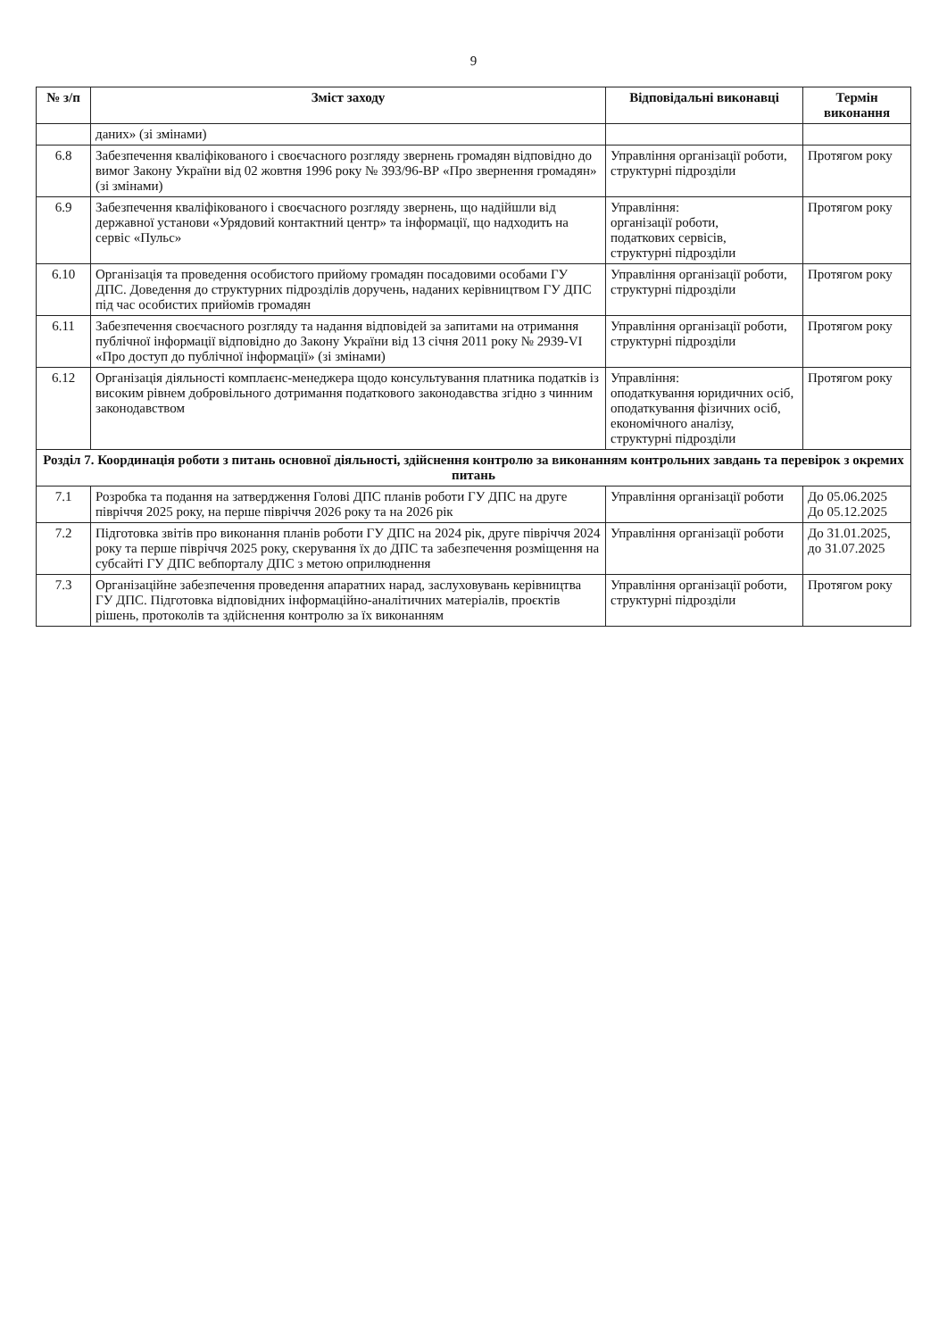9
| № з/п | Зміст заходу | Відповідальні виконавці | Термін виконання |
| --- | --- | --- | --- |
| | даних» (зі змінами) | | |
| 6.8 | Забезпечення кваліфікованого і своєчасного розгляду звернень громадян відповідно до вимог Закону України від 02 жовтня 1996 року № 393/96-ВР «Про звернення громадян» (зі змінами) | Управління організації роботи, структурні підрозділи | Протягом року |
| 6.9 | Забезпечення кваліфікованого і своєчасного розгляду звернень, що надійшли від державної установи «Урядовий контактний центр» та інформації, що надходить на сервіс «Пульс» | Управління: організації роботи, податкових сервісів, структурні підрозділи | Протягом року |
| 6.10 | Організація та проведення особистого прийому громадян посадовими особами ГУ ДПС. Доведення до структурних підрозділів доручень, наданих керівництвом ГУ ДПС під час особистих прийомів громадян | Управління організації роботи, структурні підрозділи | Протягом року |
| 6.11 | Забезпечення своєчасного розгляду та надання відповідей за запитами на отримання публічної інформації відповідно до Закону України від 13 січня 2011 року № 2939-VI «Про доступ до публічної інформації» (зі змінами) | Управління організації роботи, структурні підрозділи | Протягом року |
| 6.12 | Організація діяльності комплаєнс-менеджера щодо консультування платника податків із високим рівнем добровільного дотримання податкового законодавства згідно з чинним законодавством | Управління: оподаткування юридичних осіб, оподаткування фізичних осіб, економічного аналізу, структурні підрозділи | Протягом року |
| Розділ 7. Координація роботи з питань основної діяльності, здійснення контролю за виконанням контрольних завдань та перевірок з окремих питань | | | |
| 7.1 | Розробка та подання на затвердження Голові ДПС планів роботи ГУ ДПС на друге півріччя 2025 року, на перше півріччя 2026 року та на 2026 рік | Управління організації роботи | До 05.06.2025 До 05.12.2025 |
| 7.2 | Підготовка звітів про виконання планів роботи ГУ ДПС на 2024 рік, друге півріччя 2024 року та перше півріччя 2025 року, скерування їх до ДПС та забезпечення розміщення на субсайті ГУ ДПС вебпорталу ДПС з метою оприлюднення | Управління організації роботи | До 31.01.2025, до 31.07.2025 |
| 7.3 | Організаційне забезпечення проведення апаратних нарад, заслуховувань керівництва ГУ ДПС. Підготовка відповідних інформаційно-аналітичних матеріалів, проєктів рішень, протоколів та здійснення контролю за їх виконанням | Управління організації роботи, структурні підрозділи | Протягом року |